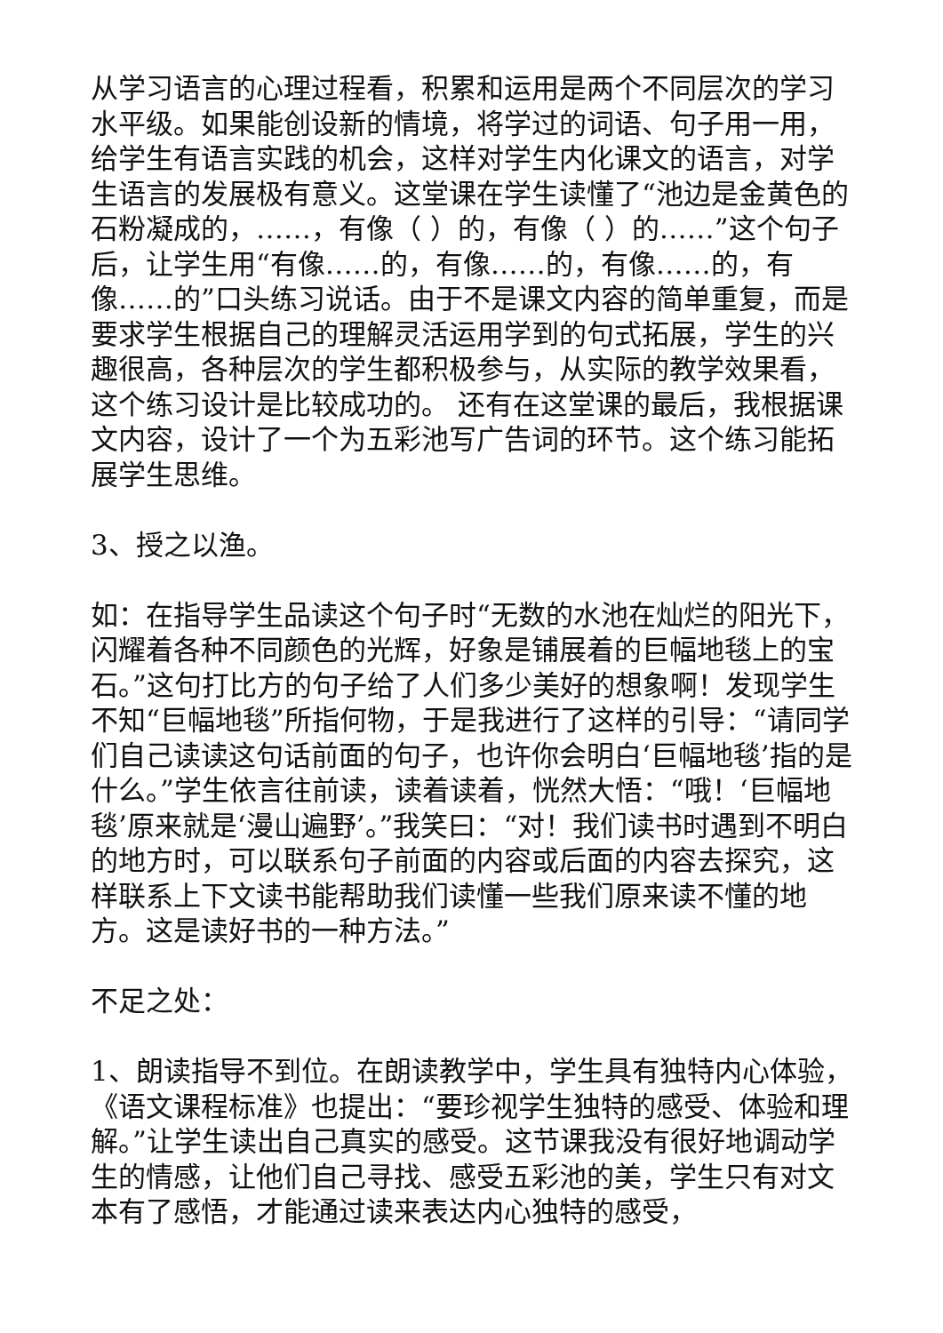从学习语言的心理过程看，积累和运用是两个不同层次的学习水平级。如果能创设新的情境，将学过的词语、句子用一用，给学生有语言实践的机会，这样对学生内化课文的语言，对学生语言的发展极有意义。这堂课在学生读懂了“池边是金黄色的石粉凝成的，……，有像（ ）的，有像（ ）的……”这个句子后，让学生用“有像……的，有像……的，有像……的，有像……的”口头练习说话。由于不是课文内容的简单重复，而是要求学生根据自己的理解灵活运用学到的句式拓展，学生的兴趣很高，各种层次的学生都积极参与，从实际的教学效果看，这个练习设计是比较成功的。 还有在这堂课的最后，我根据课文内容，设计了一个为五彩池写广告词的环节。这个练习能拓展学生思维。
3、授之以渔。
如：在指导学生品读这个句子时“无数的水池在灿烂的阳光下，闪耀着各种不同颜色的光辉，好象是铺展着的巨幅地毯上的宝石。”这句打比方的句子给了人们多少美好的想象啊！发现学生不知“巨幅地毯”所指何物，于是我进行了这样的引导：“请同学们自己读读这句话前面的句子，也许你会明白‘巨幅地毯’指的是什么。”学生依言往前读，读着读着，恍然大悟：“哦！‘巨幅地毯’原来就是‘漫山遍野’。”我笑曰：“对！我们读书时遇到不明白的地方时，可以联系句子前面的内容或后面的内容去探究，这样联系上下文读书能帮助我们读懂一些我们原来读不懂的地方。这是读好书的一种方法。”
不足之处：
1、朗读指导不到位。在朗读教学中，学生具有独特内心体验，《语文课程标准》也提出：“要珍视学生独特的感受、体验和理解。”让学生读出自己真实的感受。这节课我没有很好地调动学生的情感，让他们自己寻找、感受五彩池的美，学生只有对文本有了感悟，才能通过读来表达内心独特的感受，